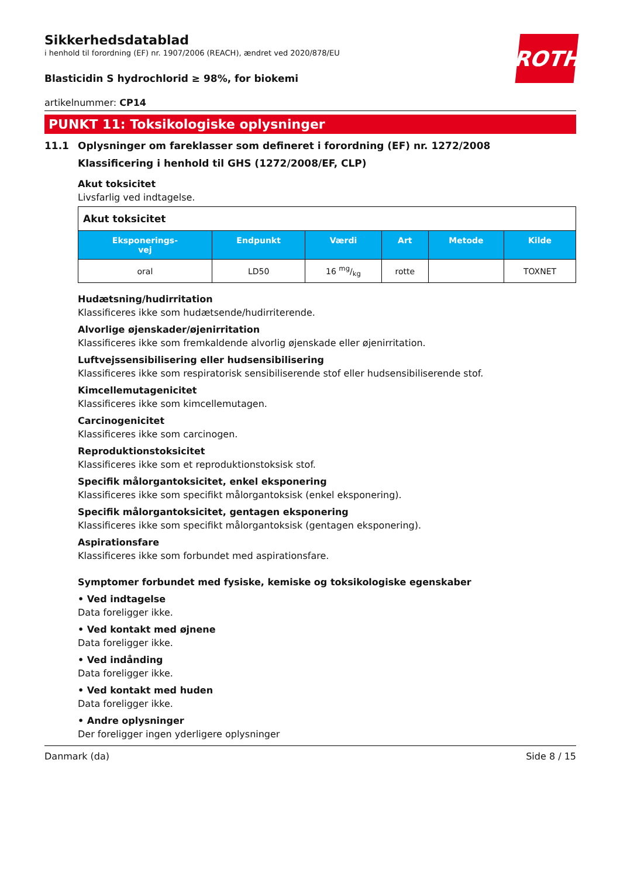Sikkerhedsdatablad
i henhold til forordning (EF) nr. 1907/2006 (REACH), ændret ved 2020/878/EU
ROTH
Blasticidin S hydrochlorid ≥ 98%, for biokemi
artikelnummer: CP14
PUNKT 11: Toksikologiske oplysninger
11.1 Oplysninger om fareklasser som defineret i forordning (EF) nr. 1272/2008
Klassificering i henhold til GHS (1272/2008/EF, CLP)
Akut toksicitet
Livsfarlig ved indtagelse.
| Akut toksicitet | | | | | |
| Eksponerings- vej | Endpunkt | Værdi | Art | Metode | Kilde |
| oral | LD50 | 16 mg/kg | rotte | | TOXNET |
Hudætsning/hudirritation
Klassificeres ikke som hudætsende/hudirriterende.
Alvorlige øjenskader/øjenirritation
Klassificeres ikke som fremkaldende alvorlig øjenskade eller øjenirritation.
Luftvejssensibilisering eller hudsensibilisering
Klassificeres ikke som respiratorisk sensibiliserende stof eller hudsensibiliserende stof.
Kimcellemutagenicitet
Klassificeres ikke som kimcellemutagen.
Carcinogenicitet
Klassificeres ikke som carcinogen.
Reproduktionstoksicitet
Klassificeres ikke som et reproduktionstoksisk stof.
Specifik målorgantoksicitet, enkel eksponering
Klassificeres ikke som specifikt målorgantoksisk (enkel eksponering).
Specifik målorgantoksicitet, gentagen eksponering
Klassificeres ikke som specifikt målorgantoksisk (gentagen eksponering).
Aspirationsfare
Klassificeres ikke som forbundet med aspirationsfare.
Symptomer forbundet med fysiske, kemiske og toksikologiske egenskaber
• Ved indtagelse
Data foreligger ikke.
• Ved kontakt med øjnene
Data foreligger ikke.
• Ved indånding
Data foreligger ikke.
• Ved kontakt med huden
Data foreligger ikke.
• Andre oplysninger
Der foreligger ingen yderligere oplysninger
Danmark (da) Side 8 / 15